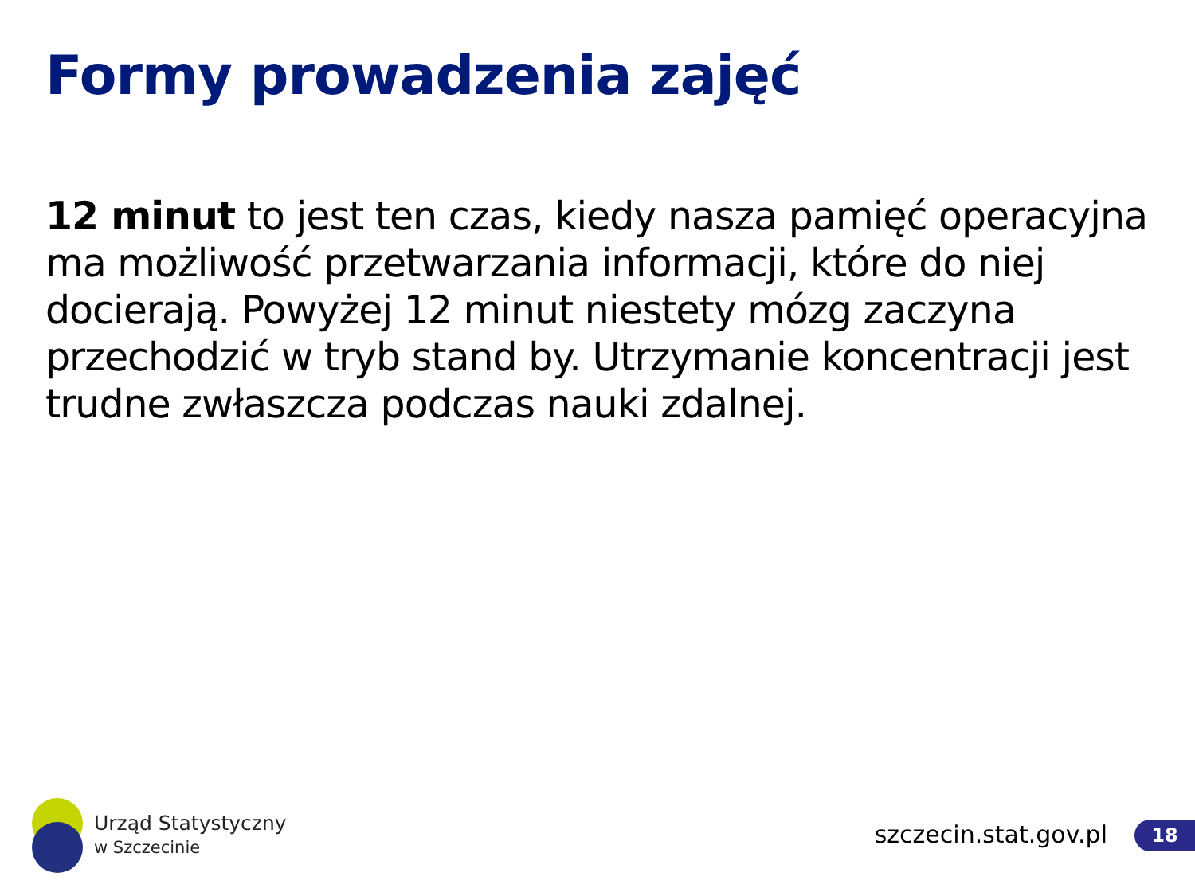Formy prowadzenia zajęć
12 minut to jest ten czas, kiedy nasza pamięć operacyjna ma możliwość przetwarzania informacji, które do niej docierają. Powyżej 12 minut niestety mózg zaczyna przechodzić w tryb stand by. Utrzymanie koncentracji jest trudne zwłaszcza podczas nauki zdalnej.
Urząd Statystyczny
w Szczecinie
szczecin.stat.gov.pl 18